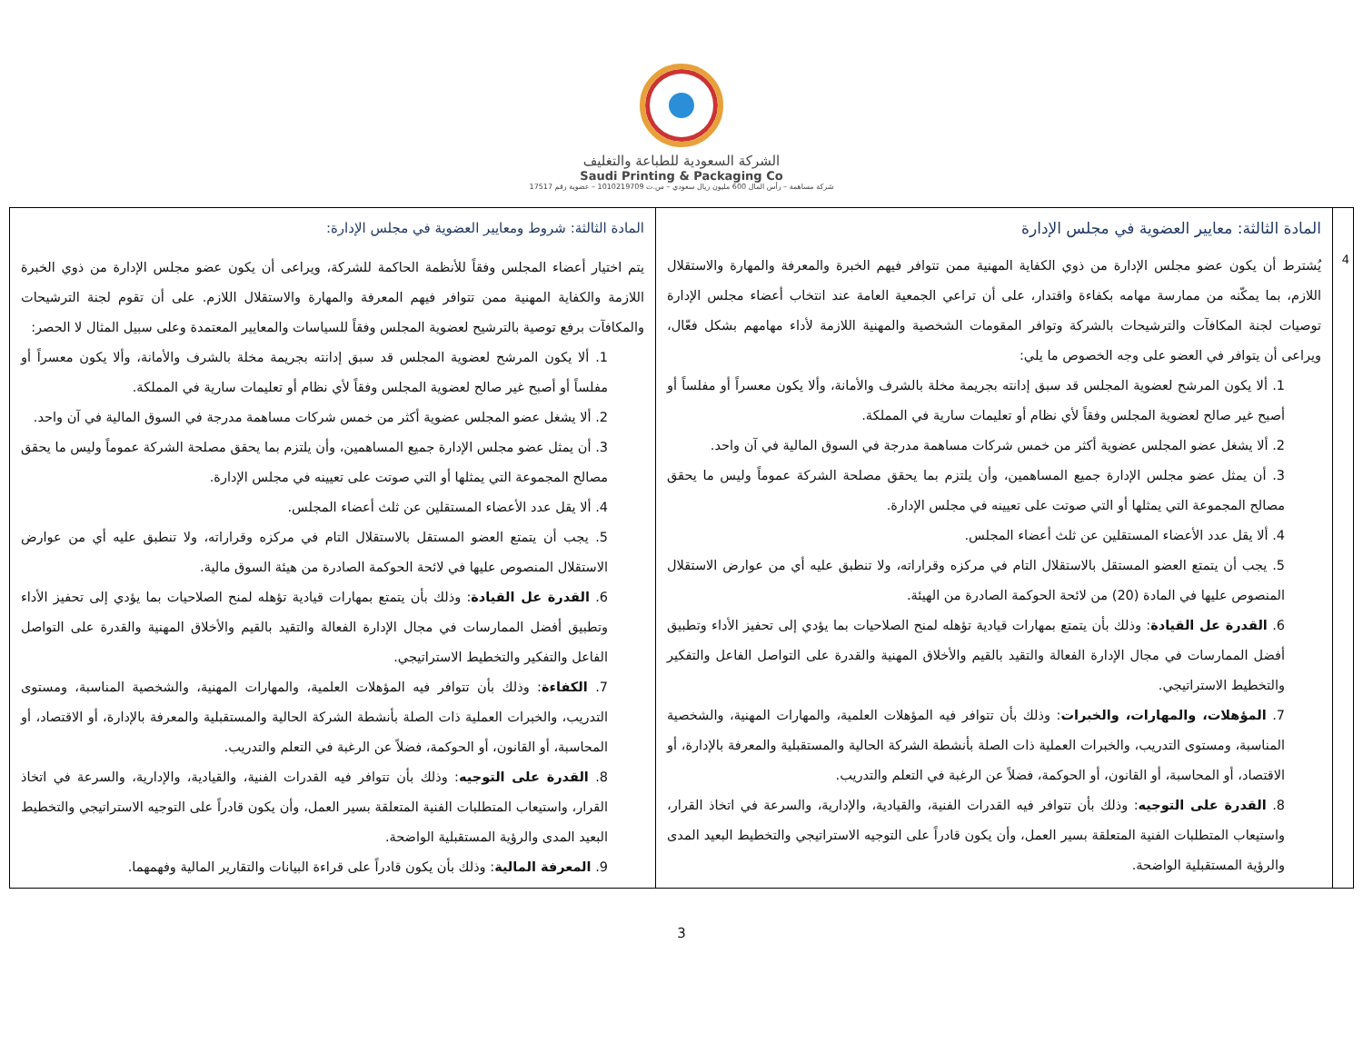الشركة السعودية للطباعة والتغليف
Saudi Printing & Packaging Co
شركة مساهمة – رأس المال 600 مليون ريال سعودي – س.ت 1010219709 – عضوية رقم 17517
| 4 | المادة الثالثة: معايير العضوية في مجلس الإدارة يُشترط أن يكون عضو مجلس الإدارة من ذوي الكفاية المهنية ممن تتوافر فيهم الخبرة والمعرفة والمهارة والاستقلال اللازم، بما يمكّنه من ممارسة مهامه بكفاءة واقتدار، على أن تراعي الجمعية العامة عند انتخاب أعضاء مجلس الإدارة توصيات لجنة المكافآت والترشيحات بالشركة وتوافر المقومات الشخصية والمهنية اللازمة لأداء مهامهم بشكل فعّال، ويراعى أن يتوافر في العضو على وجه الخصوص ما يلي: 1. ألا يكون المرشح لعضوية المجلس قد سبق إدانته بجريمة مخلة بالشرف والأمانة، وألا يكون معسراً أو مفلساً أو أصبح غير صالح لعضوية المجلس وفقاً لأي نظام أو تعليمات سارية في المملكة. 2. ألا يشغل عضو المجلس عضوية أكثر من خمس شركات مساهمة مدرجة في السوق المالية في آن واحد. 3. أن يمثل عضو مجلس الإدارة جميع المساهمين، وأن يلتزم بما يحقق مصلحة الشركة عموماً وليس ما يحقق مصالح المجموعة التي يمثلها أو التي صوتت على تعيينه في مجلس الإدارة. 4. ألا يقل عدد الأعضاء المستقلين عن ثلث أعضاء المجلس. 5. يجب أن يتمتع العضو المستقل بالاستقلال التام في مركزه وقراراته، ولا تنطبق عليه أي من عوارض الاستقلال المنصوص عليها في المادة (20) من لائحة الحوكمة الصادرة من الهيئة. 6. القدرة عل القيادة : وذلك بأن يتمتع بمهارات قيادية تؤهله لمنح الصلاحيات بما يؤدي إلى تحفيز الأداء وتطبيق أفضل الممارسات في مجال الإدارة الفعالة والتقيد بالقيم والأخلاق المهنية والقدرة على التواصل الفاعل والتفكير والتخطيط الاستراتيجي. 7. المؤهلات، والمهارات، والخبرات : وذلك بأن تتوافر فيه المؤهلات العلمية، والمهارات المهنية، والشخصية المناسبة، ومستوى التدريب، والخبرات العملية ذات الصلة بأنشطة الشركة الحالية والمستقبلية والمعرفة بالإدارة، أو الاقتصاد، أو المحاسبة، أو القانون، أو الحوكمة، فضلاً عن الرغبة في التعلم والتدريب. 8. القدرة على التوجيه : وذلك بأن تتوافر فيه القدرات الفنية، والقيادية، والإدارية، والسرعة في اتخاذ القرار، واستيعاب المتطلبات الفنية المتعلقة بسير العمل، وأن يكون قادراً على التوجيه الاستراتيجي والتخطيط البعيد المدى والرؤية المستقبلية الواضحة. | المادة الثالثة: شروط ومعايير العضوية في مجلس الإدارة: يتم اختيار أعضاء المجلس وفقاً للأنظمة الحاكمة للشركة، ويراعى أن يكون عضو مجلس الإدارة من ذوي الخبرة اللازمة والكفاية المهنية ممن تتوافر فيهم المعرفة والمهارة والاستقلال اللازم. على أن تقوم لجنة الترشيحات والمكافآت برفع توصية بالترشيح لعضوية المجلس وفقاً للسياسات والمعايير المعتمدة وعلى سبيل المثال لا الحصر: 1. ألا يكون المرشح لعضوية المجلس قد سبق إدانته بجريمة مخلة بالشرف والأمانة، وألا يكون معسراً أو مفلساً أو أصبح غير صالح لعضوية المجلس وفقاً لأي نظام أو تعليمات سارية في المملكة. 2. ألا يشغل عضو المجلس عضوية أكثر من خمس شركات مساهمة مدرجة في السوق المالية في آن واحد. 3. أن يمثل عضو مجلس الإدارة جميع المساهمين، وأن يلتزم بما يحقق مصلحة الشركة عموماً وليس ما يحقق مصالح المجموعة التي يمثلها أو التي صوتت على تعيينه في مجلس الإدارة. 4. ألا يقل عدد الأعضاء المستقلين عن ثلث أعضاء المجلس. 5. يجب أن يتمتع العضو المستقل بالاستقلال التام في مركزه وقراراته، ولا تنطبق عليه أي من عوارض الاستقلال المنصوص عليها في لائحة الحوكمة الصادرة من هيئة السوق مالية. 6. القدرة عل القيادة : وذلك بأن يتمتع بمهارات قيادية تؤهله لمنح الصلاحيات بما يؤدي إلى تحفيز الأداء وتطبيق أفضل الممارسات في مجال الإدارة الفعالة والتقيد بالقيم والأخلاق المهنية والقدرة على التواصل الفاعل والتفكير والتخطيط الاستراتيجي. 7. الكفاءة : وذلك بأن تتوافر فيه المؤهلات العلمية، والمهارات المهنية، والشخصية المناسبة، ومستوى التدريب، والخبرات العملية ذات الصلة بأنشطة الشركة الحالية والمستقبلية والمعرفة بالإدارة، أو الاقتصاد، أو المحاسبة، أو القانون، أو الحوكمة، فضلاً عن الرغبة في التعلم والتدريب. 8. القدرة على التوجيه : وذلك بأن تتوافر فيه القدرات الفنية، والقيادية، والإدارية، والسرعة في اتخاذ القرار، واستيعاب المتطلبات الفنية المتعلقة بسير العمل، وأن يكون قادراً على التوجيه الاستراتيجي والتخطيط البعيد المدى والرؤية المستقبلية الواضحة. 9. المعرفة المالية : وذلك بأن يكون قادراً على قراءة البيانات والتقارير المالية وفهمهما. |
3